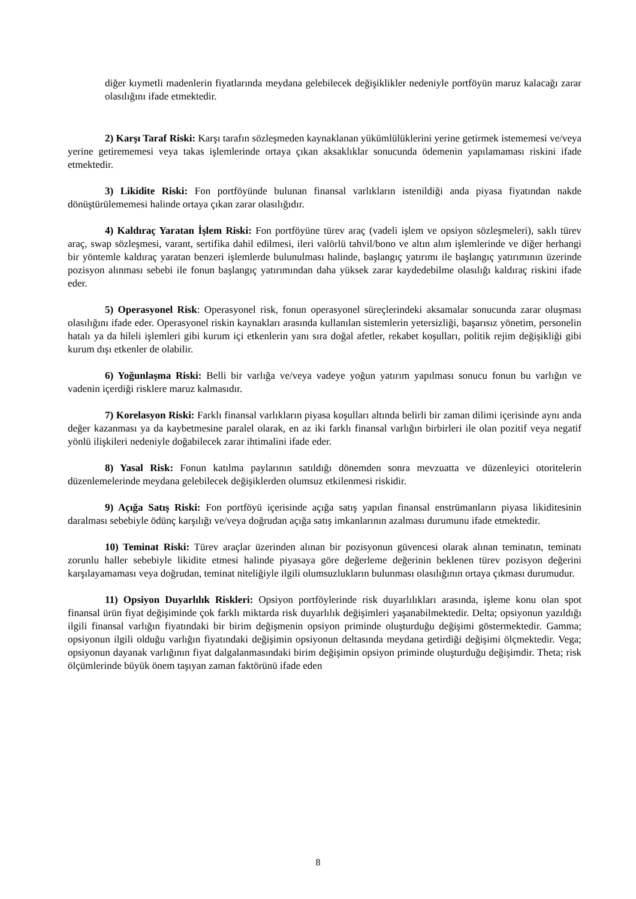diğer kıymetli madenlerin fiyatlarında meydana gelebilecek değişiklikler nedeniyle portföyün maruz kalacağı zarar olasılığını ifade etmektedir.
2) Karşı Taraf Riski: Karşı tarafın sözleşmeden kaynaklanan yükümlülüklerini yerine getirmek istememesi ve/veya yerine getirememesi veya takas işlemlerinde ortaya çıkan aksaklıklar sonucunda ödemenin yapılamaması riskini ifade etmektedir.
3) Likidite Riski: Fon portföyünde bulunan finansal varlıkların istenildiği anda piyasa fiyatından nakde dönüştürülememesi halinde ortaya çıkan zarar olasılığıdır.
4) Kaldıraç Yaratan İşlem Riski: Fon portföyüne türev araç (vadeli işlem ve opsiyon sözleşmeleri), saklı türev araç, swap sözleşmesi, varant, sertifika dahil edilmesi, ileri valörlü tahvil/bono ve altın alım işlemlerinde ve diğer herhangi bir yöntemle kaldıraç yaratan benzeri işlemlerde bulunulması halinde, başlangıç yatırımı ile başlangıç yatırımının üzerinde pozisyon alınması sebebi ile fonun başlangıç yatırımından daha yüksek zarar kaydedebilme olasılığı kaldıraç riskini ifade eder.
5) Operasyonel Risk: Operasyonel risk, fonun operasyonel süreçlerindeki aksamalar sonucunda zarar oluşması olasılığını ifade eder. Operasyonel riskin kaynakları arasında kullanılan sistemlerin yetersizliği, başarısız yönetim, personelin hatalı ya da hileli işlemleri gibi kurum içi etkenlerin yanı sıra doğal afetler, rekabet koşulları, politik rejim değişikliği gibi kurum dışı etkenler de olabilir.
6) Yoğunlaşma Riski: Belli bir varlığa ve/veya vadeye yoğun yatırım yapılması sonucu fonun bu varlığın ve vadenin içerdiği risklere maruz kalmasıdır.
7) Korelasyon Riski: Farklı finansal varlıkların piyasa koşulları altında belirli bir zaman dilimi içerisinde aynı anda değer kazanması ya da kaybetmesine paralel olarak, en az iki farklı finansal varlığın birbirleri ile olan pozitif veya negatif yönlü ilişkileri nedeniyle doğabilecek zarar ihtimalini ifade eder.
8) Yasal Risk: Fonun katılma paylarının satıldığı dönemden sonra mevzuatta ve düzenleyici otoritelerin düzenlemelerinde meydana gelebilecek değişiklerden olumsuz etkilenmesi riskidir.
9) Açığa Satış Riski: Fon portföyü içerisinde açığa satış yapılan finansal enstrümanların piyasa likiditesinin daralması sebebiyle ödünç karşılığı ve/veya doğrudan açığa satış imkanlarının azalması durumunu ifade etmektedir.
10) Teminat Riski: Türev araçlar üzerinden alınan bir pozisyonun güvencesi olarak alınan teminatın, teminatı zorunlu haller sebebiyle likidite etmesi halinde piyasaya göre değerleme değerinin beklenen türev pozisyon değerini karşılayamaması veya doğrudan, teminat niteliğiyle ilgili olumsuzlukların bulunması olasılığının ortaya çıkması durumudur.
11) Opsiyon Duyarlılık Riskleri: Opsiyon portföylerinde risk duyarlılıkları arasında, işleme konu olan spot finansal ürün fiyat değişiminde çok farklı miktarda risk duyarlılık değişimleri yaşanabilmektedir. Delta; opsiyonun yazıldığı ilgili finansal varlığın fiyatındaki bir birim değişmenin opsiyon priminde oluşturduğu değişimi göstermektedir. Gamma; opsiyonun ilgili olduğu varlığın fiyatındaki değişimin opsiyonun deltasında meydana getirdiği değişimi ölçmektedir. Vega; opsiyonun dayanak varlığının fiyat dalgalanmasındaki birim değişimin opsiyon priminde oluşturduğu değişimdir. Theta; risk ölçümlerinde büyük önem taşıyan zaman faktörünü ifade eden
8